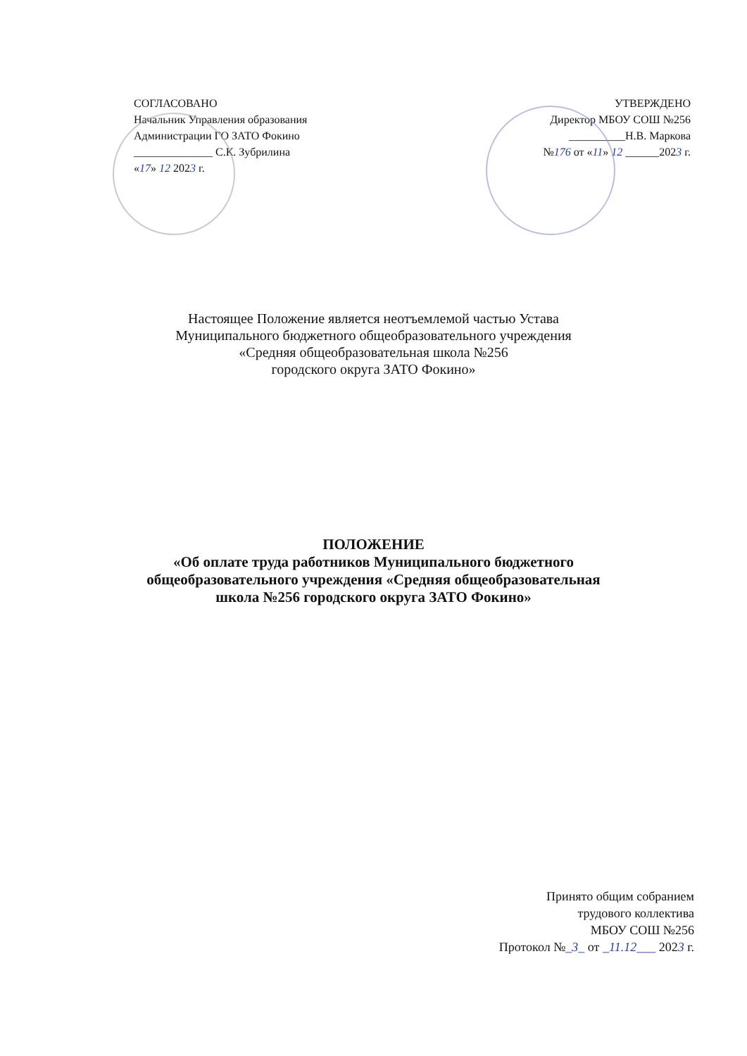СОГЛАСОВАНО
Начальник Управления образования
Администрации ГО ЗАТО Фокино
______________ С.К. Зубрилина
«17» 12 2023 г.
УТВЕРЖДЕНО
Директор МБОУ СОШ №256
__________Н.В. Маркова
№176 от «11» 12 ______2023 г.
Настоящее Положение является неотъемлемой частью Устава
Муниципального бюджетного общеобразовательного учреждения
«Средняя общеобразовательная школа №256
городского округа ЗАТО Фокино»
ПОЛОЖЕНИЕ
«Об оплате труда работников Муниципального бюджетного
общеобразовательного учреждения «Средняя общеобразовательная
школа №256 городского округа ЗАТО Фокино»
Принято общим собранием
трудового коллектива
МБОУ СОШ №256
Протокол №_3_ от _11.12___ 2023 г.